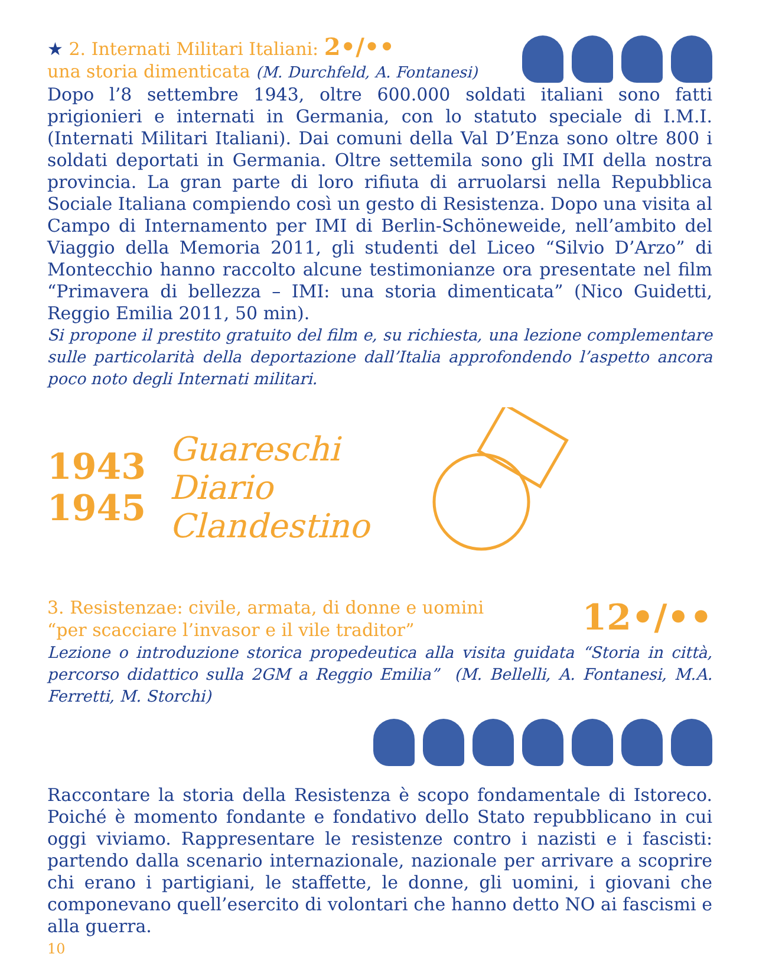★ 2. Internati Militari Italiani: 2•/••
una storia dimenticata (M. Durchfeld, A. Fontanesi)
Dopo l’8 settembre 1943, oltre 600.000 soldati italiani sono fatti prigionieri e internati in Germania, con lo statuto speciale di I.M.I. (Internati Militari Italiani). Dai comuni della Val D’Enza sono oltre 800 i soldati deportati in Germania. Oltre settemila sono gli IMI della nostra provincia. La gran parte di loro rifiuta di arruolarsi nella Repubblica Sociale Italiana compiendo così un gesto di Resistenza. Dopo una visita al Campo di Internamento per IMI di Berlin-Schöneweide, nell’ambito del Viaggio della Memoria 2011, gli studenti del Liceo “Silvio D’Arzo” di Montecchio hanno raccolto alcune testimonianze ora presentate nel film “Primavera di bellezza – IMI: una storia dimenticata” (Nico Guidetti, Reggio Emilia 2011, 50 min).
Si propone il prestito gratuito del film e, su richiesta, una lezione complementare sulle particolarità della deportazione dall’Italia approfondendo l’aspetto ancora poco noto degli Internati militari.
1943
1945
Guareschi
Diario
Clandestino
3. Resistenzae: civile, armata, di donne e uomini
“per scacciare l’invasor e il vile traditor”
12•/••
Lezione o introduzione storica propedeutica alla visita guidata “Storia in città, percorso didattico sulla 2GM a Reggio Emilia” (M. Bellelli, A. Fontanesi, M.A. Ferretti, M. Storchi)
Raccontare la storia della Resistenza è scopo fondamentale di Istoreco. Poiché è momento fondante e fondativo dello Stato repubblicano in cui oggi viviamo. Rappresentare le resistenze contro i nazisti e i fascisti: partendo dalla scenario internazionale, nazionale per arrivare a scoprire chi erano i partigiani, le staffette, le donne, gli uomini, i giovani che componevano quell’esercito di volontari che hanno detto NO ai fascismi e alla guerra.
10